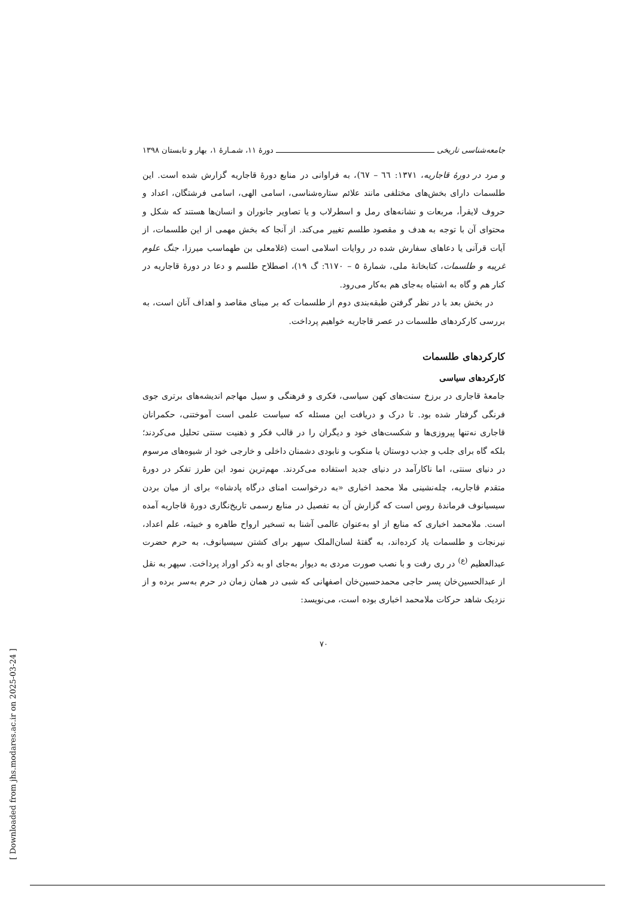جامعه‌شناسی تاریخی دورهٔ ۱۱، شمـارهٔ ۱، بهار و تابستان ۱۳۹۸
و مرد در دورهٔ قاجاریه، ۱۳۷۱: ٦٦ – ٦٧)، به فراوانی در منابع دورهٔ قاجاریه گزارش شده است. این طلسمات دارای بخش‌های مختلفی مانند علائم ستاره‌شناسی، اسامی الهی، اسامی فرشتگان، اعداد و حروف لایقرأ، مربعات و نشانه‌های رمل و اسطرلاب و یا تصاویر جانوران و انسان‌ها هستند که شکل و محتوای آن با توجه به هدف و مقصود طلسم تغییر می‌کند. از آنجا که بخش مهمی از این طلسمات، از آیات قرآنی یا دعاهای سفارش شده در روایات اسلامی است (غلامعلی بن طهماسب میرزا، جنگ علوم غریبه و طلسمات، کتابخانهٔ ملی، شمارهٔ ۵ – ٦۱۷۰: گ ۱۹)، اصطلاح طلسم و دعا در دورهٔ قاجاریه در کنار هم و گاه به اشتباه به‌جای هم به‌کار می‌رود.
در بخش بعد با در نظر گرفتن طبقه‌بندی دوم از طلسمات که بر مبنای مقاصد و اهداف آنان است، به بررسی کارکردهای طلسمات در عصر قاجاریه خواهیم پرداخت.
کارکردهای طلسمات
کارکردهای سیاسی
جامعهٔ قاجاری در برزخ سنت‌های کهن سیاسی، فکری و فرهنگی و سیل مهاجم اندیشه‌های برتری جوی فرنگی گرفتار شده بود. تا درک و دریافت این مسئله که سیاست علمی است آموختنی، حکمرانان قاجاری نه‌تنها پیروزی‌ها و شکست‌های خود و دیگران را در قالب فکر و ذهنیت سنتی تحلیل می‌کردند؛ بلکه گاه برای جلب و جذب دوستان یا منکوب و نابودی دشمنان داخلی و خارجی خود از شیوه‌های مرسوم در دنیای سنتی، اما ناکارآمد در دنیای جدید استفاده می‌کردند. مهم‌ترین نمود این طرز تفکر در دورهٔ متقدم قاجاریه، چله‌نشینی ملا محمد اخباری «به درخواست امنای درگاه پادشاه» برای از میان بردن سیسیانوف فرماندهٔ روس است که گزارش آن به تفصیل در منابع رسمی تاریخ‌نگاری دورهٔ قاجاریه آمده است. ملامحمد اخباری که منابع از او به‌عنوان عالمی آشنا به تسخیر ارواح طاهره و خبیثه، علم اعداد، نیرنجات و طلسمات یاد کرده‌اند، به گفتهٔ لسان‌الملک سپهر برای کشتن سیسیانوف، به حرم حضرت عبدالعظیم <sup>(ع)</sup> در ری رفت و با نصب صورت مردی به دیوار به‌جای او به ذکر اوراد پرداخت. سپهر به نقل از عبدالحسین‌خان پسر حاجی محمدحسین‌خان اصفهانی که شبی در همان زمان در حرم به‌سر برده و از نزدیک شاهد حرکات ملامحمد اخباری بوده است، می‌نویسد:
۷۰
[ Downloaded from jhs.modares.ac.ir on 2025-03-24 ]